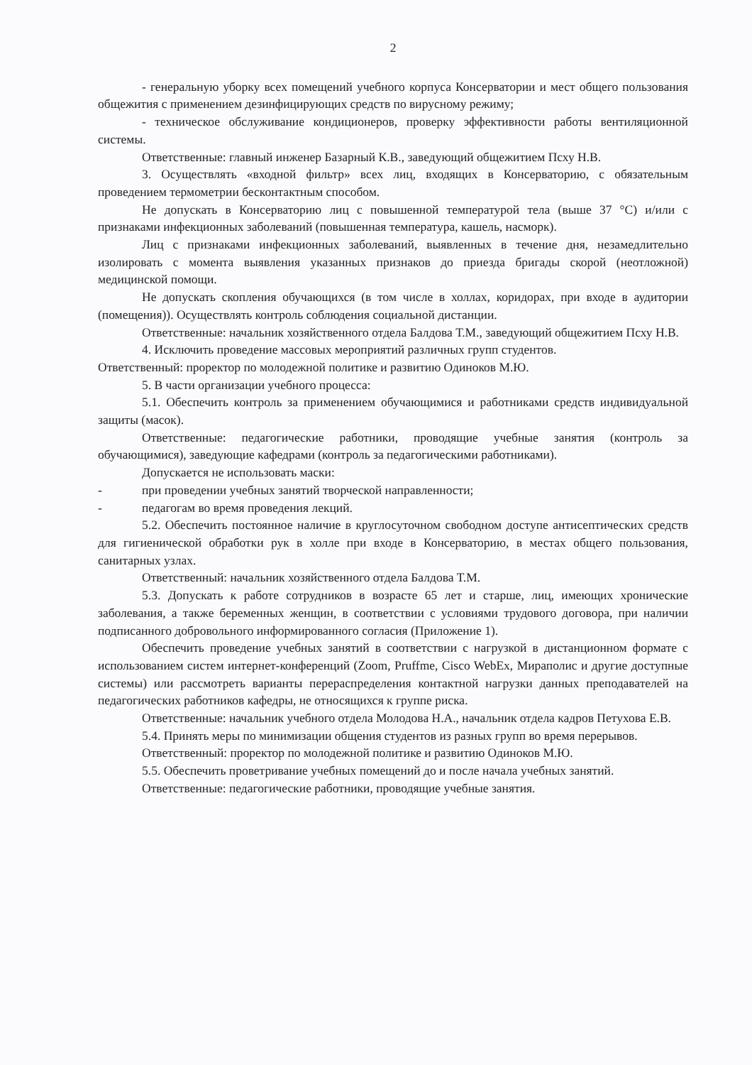2
- генеральную уборку всех помещений учебного корпуса Консерватории и мест общего пользования общежития с применением дезинфицирующих средств по вирусному режиму;
- техническое обслуживание кондиционеров, проверку эффективности работы вентиляционной системы.
Ответственные: главный инженер Базарный К.В., заведующий общежитием Псху Н.В.
3. Осуществлять «входной фильтр» всех лиц, входящих в Консерваторию, с обязательным проведением термометрии бесконтактным способом.
Не допускать в Консерваторию лиц с повышенной температурой тела (выше 37 °С) и/или с признаками инфекционных заболеваний (повышенная температура, кашель, насморк).
Лиц с признаками инфекционных заболеваний, выявленных в течение дня, незамедлительно изолировать с момента выявления указанных признаков до приезда бригады скорой (неотложной) медицинской помощи.
Не допускать скопления обучающихся (в том числе в холлах, коридорах, при входе в аудитории (помещения)). Осуществлять контроль соблюдения социальной дистанции.
Ответственные: начальник хозяйственного отдела Балдова Т.М., заведующий общежитием Псху Н.В.
4. Исключить проведение массовых мероприятий различных групп студентов.
Ответственный: проректор по молодежной политике и развитию Одиноков М.Ю.
5. В части организации учебного процесса:
5.1. Обеспечить контроль за применением обучающимися и работниками средств индивидуальной защиты (масок).
Ответственные: педагогические работники, проводящие учебные занятия (контроль за обучающимися), заведующие кафедрами (контроль за педагогическими работниками).
Допускается не использовать маски:
- при проведении учебных занятий творческой направленности;
- педагогам во время проведения лекций.
5.2. Обеспечить постоянное наличие в круглосуточном свободном доступе антисептических средств для гигиенической обработки рук в холле при входе в Консерваторию, в местах общего пользования, санитарных узлах.
Ответственный: начальник хозяйственного отдела Балдова Т.М.
5.3. Допускать к работе сотрудников в возрасте 65 лет и старше, лиц, имеющих хронические заболевания, а также беременных женщин, в соответствии с условиями трудового договора, при наличии подписанного добровольного информированного согласия (Приложение 1).
Обеспечить проведение учебных занятий в соответствии с нагрузкой в дистанционном формате с использованием систем интернет-конференций (Zoom, Pruffme, Cisco WebEx, Мираполис и другие доступные системы) или рассмотреть варианты перераспределения контактной нагрузки данных преподавателей на педагогических работников кафедры, не относящихся к группе риска.
Ответственные: начальник учебного отдела Молодова Н.А., начальник отдела кадров Петухова Е.В.
5.4. Принять меры по минимизации общения студентов из разных групп во время перерывов.
Ответственный: проректор по молодежной политике и развитию Одиноков М.Ю.
5.5. Обеспечить проветривание учебных помещений до и после начала учебных занятий.
Ответственные: педагогические работники, проводящие учебные занятия.